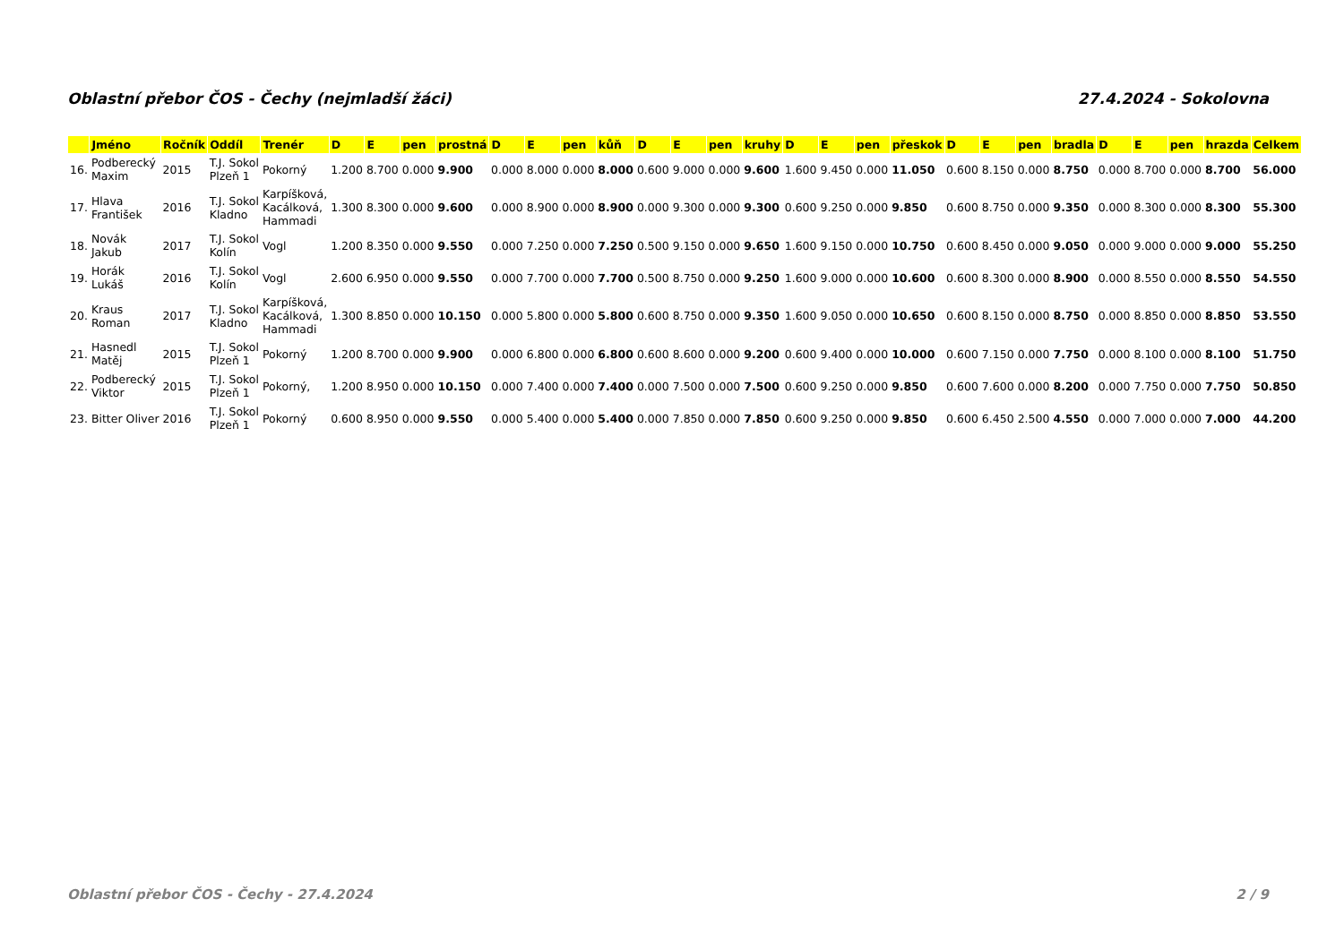Oblastní přebor ČOS - Čechy (nejmladší žáci) 27.4.2024 - Sokolovna
| | Jméno | Ročník | Oddíl | Trenér | D | E | pen | prostná | D | E | pen | kůň | D | E | pen | kruhy | D | E | pen | přeskok | D | E | pen | bradla | D | E | pen | hrazda | Celkem |
| --- | --- | --- | --- | --- | --- | --- | --- | --- | --- | --- | --- | --- | --- | --- | --- | --- | --- | --- | --- | --- | --- | --- | --- | --- | --- | --- | --- | --- | --- |
| 16. | Podberecký Maxim | 2015 | T.J. Sokol Plzeň 1 | Pokorný | 1.200 | 8.700 | 0.000 | 9.900 | 0.000 | 8.000 | 0.000 | 8.000 | 0.600 | 9.000 | 0.000 | 9.600 | 1.600 | 9.450 | 0.000 | 11.050 | 0.600 | 8.150 | 0.000 | 8.750 | 0.000 | 8.700 | 0.000 | 8.700 | 56.000 |
| 17. | Hlava František | 2016 | T.J. Sokol Kladno | Karpíšková, Kacálková, Hammadi | 1.300 | 8.300 | 0.000 | 9.600 | 0.000 | 8.900 | 0.000 | 8.900 | 0.000 | 9.300 | 0.000 | 9.300 | 0.600 | 9.250 | 0.000 | 9.850 | 0.600 | 8.750 | 0.000 | 9.350 | 0.000 | 8.300 | 0.000 | 8.300 | 55.300 |
| 18. | Novák Jakub | 2017 | T.J. Sokol Kolín | Vogl | 1.200 | 8.350 | 0.000 | 9.550 | 0.000 | 7.250 | 0.000 | 7.250 | 0.500 | 9.150 | 0.000 | 9.650 | 1.600 | 9.150 | 0.000 | 10.750 | 0.600 | 8.450 | 0.000 | 9.050 | 0.000 | 9.000 | 0.000 | 9.000 | 55.250 |
| 19. | Horák Lukáš | 2016 | T.J. Sokol Kolín | Vogl | 2.600 | 6.950 | 0.000 | 9.550 | 0.000 | 7.700 | 0.000 | 7.700 | 0.500 | 8.750 | 0.000 | 9.250 | 1.600 | 9.000 | 0.000 | 10.600 | 0.600 | 8.300 | 0.000 | 8.900 | 0.000 | 8.550 | 0.000 | 8.550 | 54.550 |
| 20. | Kraus Roman | 2017 | T.J. Sokol Kladno | Karpíšková, Kacálková, Hammadi | 1.300 | 8.850 | 0.000 | 10.150 | 0.000 | 5.800 | 0.000 | 5.800 | 0.600 | 8.750 | 0.000 | 9.350 | 1.600 | 9.050 | 0.000 | 10.650 | 0.600 | 8.150 | 0.000 | 8.750 | 0.000 | 8.850 | 0.000 | 8.850 | 53.550 |
| 21. | Hasnedl Matěj | 2015 | T.J. Sokol Plzeň 1 | Pokorný | 1.200 | 8.700 | 0.000 | 9.900 | 0.000 | 6.800 | 0.000 | 6.800 | 0.600 | 8.600 | 0.000 | 9.200 | 0.600 | 9.400 | 0.000 | 10.000 | 0.600 | 7.150 | 0.000 | 7.750 | 0.000 | 8.100 | 0.000 | 8.100 | 51.750 |
| 22. | Podberecký Viktor | 2015 | T.J. Sokol Plzeň 1 | Pokorný, | 1.200 | 8.950 | 0.000 | 10.150 | 0.000 | 7.400 | 0.000 | 7.400 | 0.000 | 7.500 | 0.000 | 7.500 | 0.600 | 9.250 | 0.000 | 9.850 | 0.600 | 7.600 | 0.000 | 8.200 | 0.000 | 7.750 | 0.000 | 7.750 | 50.850 |
| 23. | Bitter Oliver | 2016 | T.J. Sokol Plzeň 1 | Pokorný | 0.600 | 8.950 | 0.000 | 9.550 | 0.000 | 5.400 | 0.000 | 5.400 | 0.000 | 7.850 | 0.000 | 7.850 | 0.600 | 9.250 | 0.000 | 9.850 | 0.600 | 6.450 | 2.500 | 4.550 | 0.000 | 7.000 | 0.000 | 7.000 | 44.200 |
Oblastní přebor ČOS - Čechy - 27.4.2024 2 / 9